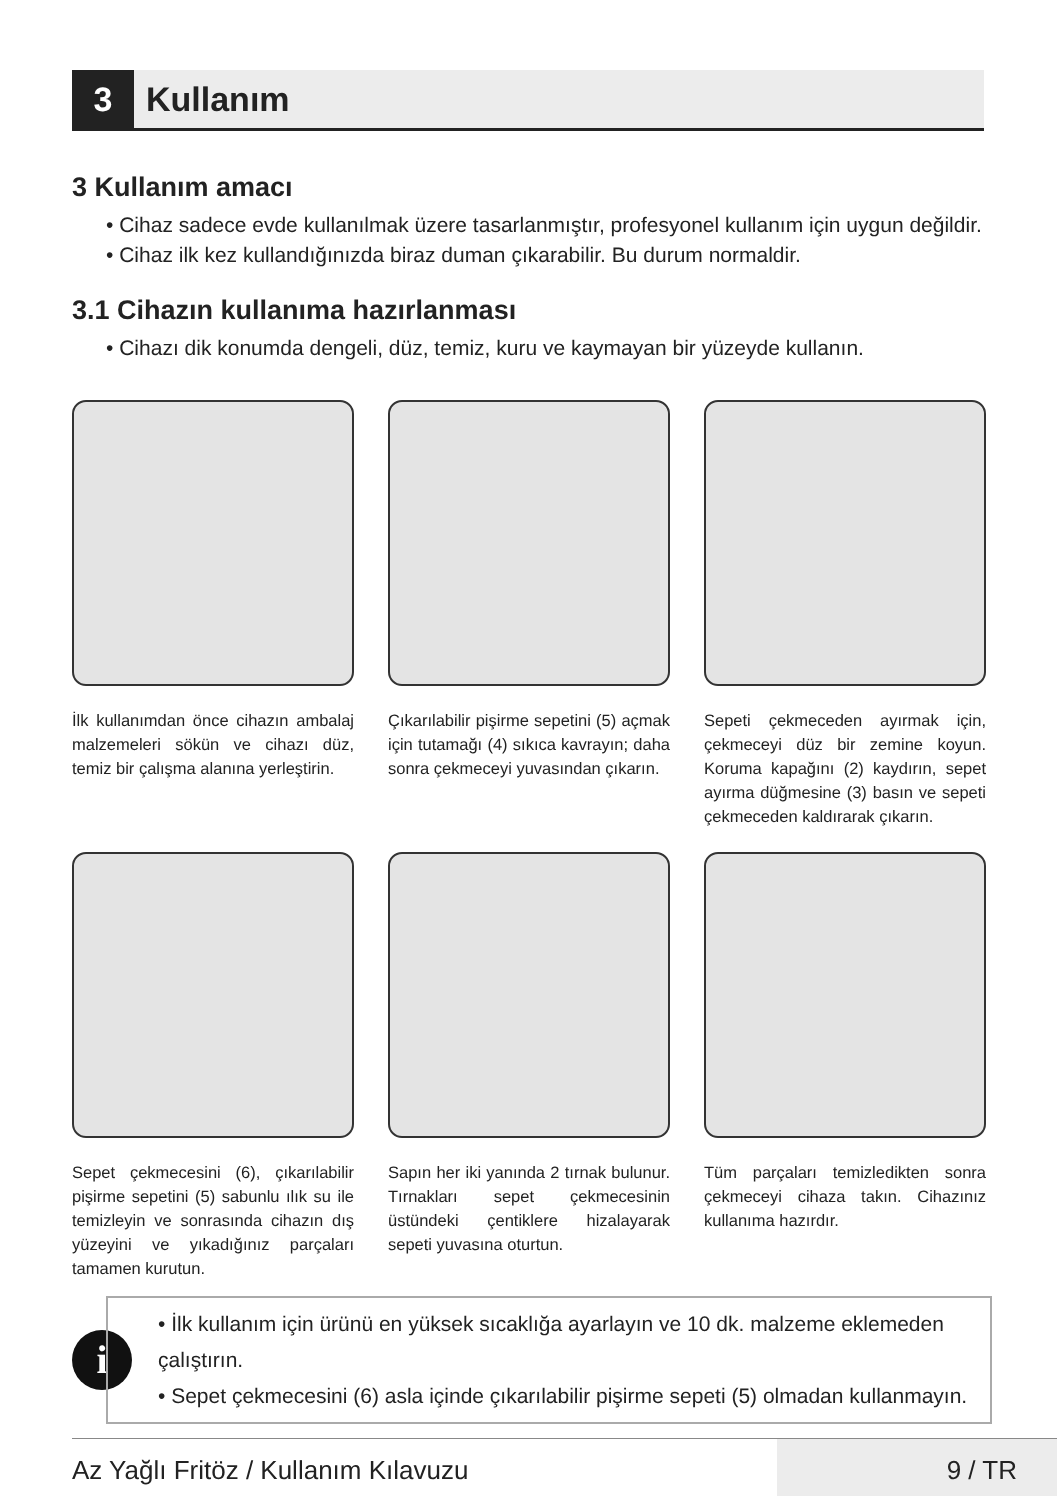3
Kullanım
3 Kullanım amacı
• Cihaz sadece evde kullanılmak üzere tasarlanmıştır, profesyonel kullanım için uygun değildir.
• Cihaz ilk kez kullandığınızda biraz duman çıkarabilir. Bu durum normaldir.
3.1 Cihazın kullanıma hazırlanması
• Cihazı dik konumda dengeli, düz, temiz, kuru ve kaymayan bir yüzeyde kullanın.
İlk kullanımdan önce cihazın ambalaj malzemeleri sökün ve cihazı düz, temiz bir çalışma alanına yerleştirin.
Çıkarılabilir pişirme sepetini (5) açmak için tutamağı (4) sıkıca kavrayın; daha sonra çekmeceyi yuvasından çıkarın.
Sepeti çekmeceden ayırmak için, çekmeceyi düz bir zemine koyun. Koruma kapağını (2) kaydırın, sepet ayırma düğmesine (3) basın ve sepeti çekmeceden kaldırarak çıkarın.
Sepet çekmecesini (6), çıkarılabilir pişirme sepetini (5) sabunlu ılık su ile temizleyin ve sonrasında cihazın dış yüzeyini ve yıkadığınız parçaları tamamen kurutun.
Sapın her iki yanında 2 tırnak bulunur. Tırnakları sepet çekmecesinin üstündeki çentiklere hizalayarak sepeti yuvasına oturtun.
Tüm parçaları temizledikten sonra çekmeceyi cihaza takın. Cihazınız kullanıma hazırdır.
i
• İlk kullanım için ürünü en yüksek sıcaklığa ayarlayın ve 10 dk. malzeme eklemeden çalıştırın.
• Sepet çekmecesini (6) asla içinde çıkarılabilir pişirme sepeti (5) olmadan kullanmayın.
Az Yağlı Fritöz / Kullanım Kılavuzu 9 / TR